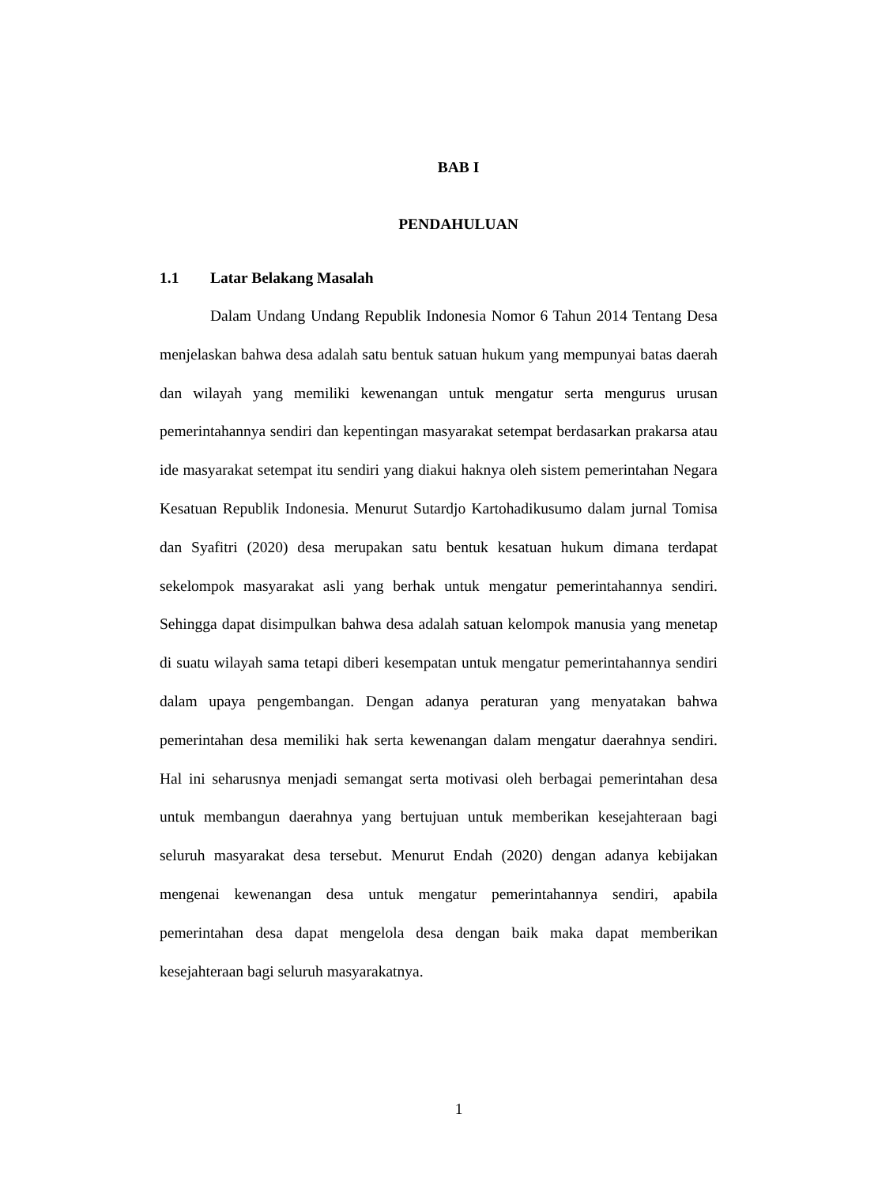BAB I
PENDAHULUAN
1.1 Latar Belakang Masalah
Dalam Undang Undang Republik Indonesia Nomor 6 Tahun 2014 Tentang Desa menjelaskan bahwa desa adalah satu bentuk satuan hukum yang mempunyai batas daerah dan wilayah yang memiliki kewenangan untuk mengatur serta mengurus urusan pemerintahannya sendiri dan kepentingan masyarakat setempat berdasarkan prakarsa atau ide masyarakat setempat itu sendiri yang diakui haknya oleh sistem pemerintahan Negara Kesatuan Republik Indonesia. Menurut Sutardjo Kartohadikusumo dalam jurnal Tomisa dan Syafitri (2020) desa merupakan satu bentuk kesatuan hukum dimana terdapat sekelompok masyarakat asli yang berhak untuk mengatur pemerintahannya sendiri. Sehingga dapat disimpulkan bahwa desa adalah satuan kelompok manusia yang menetap di suatu wilayah sama tetapi diberi kesempatan untuk mengatur pemerintahannya sendiri dalam upaya pengembangan. Dengan adanya peraturan yang menyatakan bahwa pemerintahan desa memiliki hak serta kewenangan dalam mengatur daerahnya sendiri. Hal ini seharusnya menjadi semangat serta motivasi oleh berbagai pemerintahan desa untuk membangun daerahnya yang bertujuan untuk memberikan kesejahteraan bagi seluruh masyarakat desa tersebut. Menurut Endah (2020) dengan adanya kebijakan mengenai kewenangan desa untuk mengatur pemerintahannya sendiri, apabila pemerintahan desa dapat mengelola desa dengan baik maka dapat memberikan kesejahteraan bagi seluruh masyarakatnya.
1